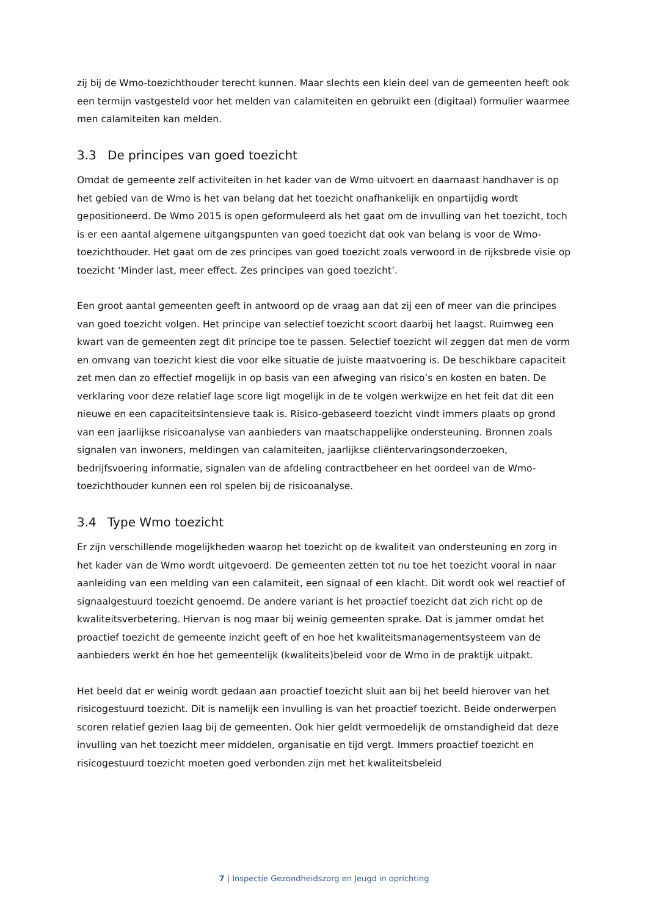zij bij de Wmo-toezichthouder terecht kunnen. Maar slechts een klein deel van de gemeenten heeft ook een termijn vastgesteld voor het melden van calamiteiten en gebruikt een (digitaal) formulier waarmee men calamiteiten kan melden.
3.3 De principes van goed toezicht
Omdat de gemeente zelf activiteiten in het kader van de Wmo uitvoert en daarnaast handhaver is op het gebied van de Wmo is het van belang dat het toezicht onafhankelijk en onpartijdig wordt gepositioneerd. De Wmo 2015 is open geformuleerd als het gaat om de invulling van het toezicht, toch is er een aantal algemene uitgangspunten van goed toezicht dat ook van belang is voor de Wmo-toezichthouder. Het gaat om de zes principes van goed toezicht zoals verwoord in de rijksbrede visie op toezicht ‘Minder last, meer effect. Zes principes van goed toezicht’.
Een groot aantal gemeenten geeft in antwoord op de vraag aan dat zij een of meer van die principes van goed toezicht volgen. Het principe van selectief toezicht scoort daarbij het laagst. Ruimweg een kwart van de gemeenten zegt dit principe toe te passen. Selectief toezicht wil zeggen dat men de vorm en omvang van toezicht kiest die voor elke situatie de juiste maatvoering is. De beschikbare capaciteit zet men dan zo effectief mogelijk in op basis van een afweging van risico’s en kosten en baten. De verklaring voor deze relatief lage score ligt mogelijk in de te volgen werkwijze en het feit dat dit een nieuwe en een capaciteitsintensieve taak is. Risico-gebaseerd toezicht vindt immers plaats op grond van een jaarlijkse risicoanalyse van aanbieders van maatschappelijke ondersteuning. Bronnen zoals signalen van inwoners, meldingen van calamiteiten, jaarlijkse cliëntervaringsonderzoeken, bedrijfsvoering informatie, signalen van de afdeling contractbeheer en het oordeel van de Wmo-toezichthouder kunnen een rol spelen bij de risicoanalyse.
3.4 Type Wmo toezicht
Er zijn verschillende mogelijkheden waarop het toezicht op de kwaliteit van ondersteuning en zorg in het kader van de Wmo wordt uitgevoerd. De gemeenten zetten tot nu toe het toezicht vooral in naar aanleiding van een melding van een calamiteit, een signaal of een klacht. Dit wordt ook wel reactief of signaalgestuurd toezicht genoemd. De andere variant is het proactief toezicht dat zich richt op de kwaliteitsverbetering. Hiervan is nog maar bij weinig gemeenten sprake. Dat is jammer omdat het proactief toezicht de gemeente inzicht geeft of en hoe het kwaliteitsmanagementsysteem van de aanbieders werkt én hoe het gemeentelijk (kwaliteits)beleid voor de Wmo in de praktijk uitpakt.
Het beeld dat er weinig wordt gedaan aan proactief toezicht sluit aan bij het beeld hierover van het risicogestuurd toezicht. Dit is namelijk een invulling is van het proactief toezicht. Beide onderwerpen scoren relatief gezien laag bij de gemeenten. Ook hier geldt vermoedelijk de omstandigheid dat deze invulling van het toezicht meer middelen, organisatie en tijd vergt. Immers proactief toezicht en risicogestuurd toezicht moeten goed verbonden zijn met het kwaliteitsbeleid
7 | Inspectie Gezondheidszorg en Jeugd in oprichting